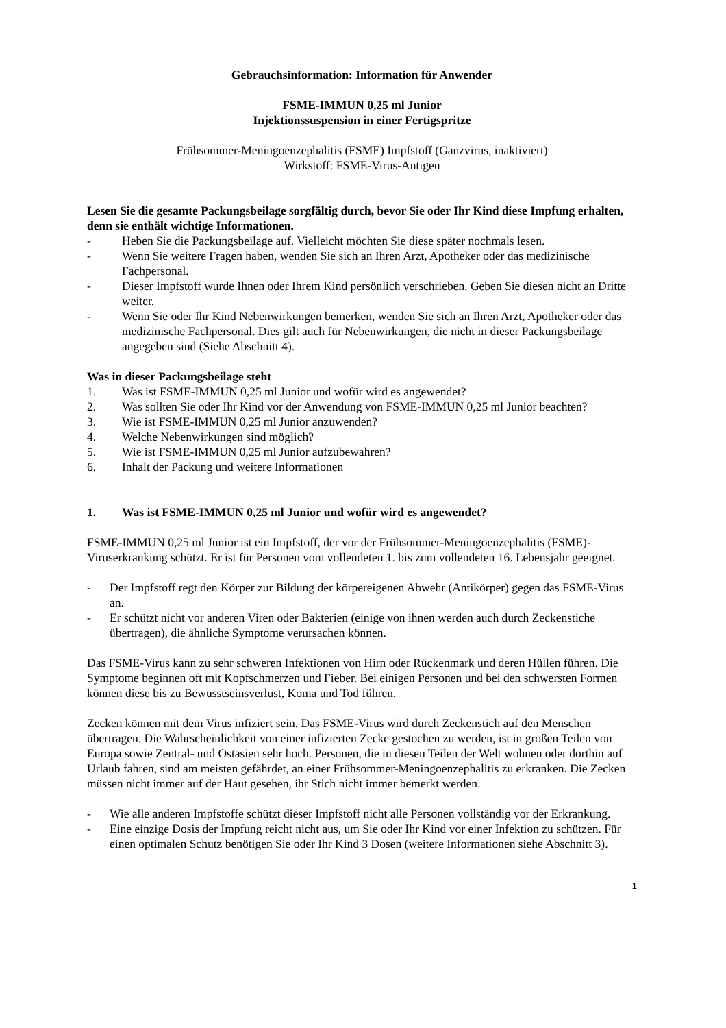Gebrauchsinformation: Information für Anwender
FSME-IMMUN 0,25 ml Junior
Injektionssuspension in einer Fertigspritze
Frühsommer-Meningoenzephalitis (FSME) Impfstoff (Ganzvirus, inaktiviert)
Wirkstoff: FSME-Virus-Antigen
Lesen Sie die gesamte Packungsbeilage sorgfältig durch, bevor Sie oder Ihr Kind diese Impfung erhalten, denn sie enthält wichtige Informationen.
- Heben Sie die Packungsbeilage auf. Vielleicht möchten Sie diese später nochmals lesen.
- Wenn Sie weitere Fragen haben, wenden Sie sich an Ihren Arzt, Apotheker oder das medizinische Fachpersonal.
- Dieser Impfstoff wurde Ihnen oder Ihrem Kind persönlich verschrieben. Geben Sie diesen nicht an Dritte weiter.
- Wenn Sie oder Ihr Kind Nebenwirkungen bemerken, wenden Sie sich an Ihren Arzt, Apotheker oder das medizinische Fachpersonal. Dies gilt auch für Nebenwirkungen, die nicht in dieser Packungsbeilage angegeben sind (Siehe Abschnitt 4).
Was in dieser Packungsbeilage steht
1. Was ist FSME-IMMUN 0,25 ml Junior und wofür wird es angewendet?
2. Was sollten Sie oder Ihr Kind vor der Anwendung von FSME-IMMUN 0,25 ml Junior beachten?
3. Wie ist FSME-IMMUN 0,25 ml Junior anzuwenden?
4. Welche Nebenwirkungen sind möglich?
5. Wie ist FSME-IMMUN 0,25 ml Junior aufzubewahren?
6. Inhalt der Packung und weitere Informationen
1. Was ist FSME-IMMUN 0,25 ml Junior und wofür wird es angewendet?
FSME-IMMUN 0,25 ml Junior ist ein Impfstoff, der vor der Frühsommer-Meningoenzephalitis (FSME)-Viruserkrankung schützt. Er ist für Personen vom vollendeten 1. bis zum vollendeten 16. Lebensjahr geeignet.
- Der Impfstoff regt den Körper zur Bildung der körpereigenen Abwehr (Antikörper) gegen das FSME-Virus an.
- Er schützt nicht vor anderen Viren oder Bakterien (einige von ihnen werden auch durch Zeckenstiche übertragen), die ähnliche Symptome verursachen können.
Das FSME-Virus kann zu sehr schweren Infektionen von Hirn oder Rückenmark und deren Hüllen führen. Die Symptome beginnen oft mit Kopfschmerzen und Fieber. Bei einigen Personen und bei den schwersten Formen können diese bis zu Bewusstseinsverlust, Koma und Tod führen.
Zecken können mit dem Virus infiziert sein. Das FSME-Virus wird durch Zeckenstich auf den Menschen übertragen. Die Wahrscheinlichkeit von einer infizierten Zecke gestochen zu werden, ist in großen Teilen von Europa sowie Zentral- und Ostasien sehr hoch. Personen, die in diesen Teilen der Welt wohnen oder dorthin auf Urlaub fahren, sind am meisten gefährdet, an einer Frühsommer-Meningoenzephalitis zu erkranken. Die Zecken müssen nicht immer auf der Haut gesehen, ihr Stich nicht immer bemerkt werden.
- Wie alle anderen Impfstoffe schützt dieser Impfstoff nicht alle Personen vollständig vor der Erkrankung.
- Eine einzige Dosis der Impfung reicht nicht aus, um Sie oder Ihr Kind vor einer Infektion zu schützen. Für einen optimalen Schutz benötigen Sie oder Ihr Kind 3 Dosen (weitere Informationen siehe Abschnitt 3).
1